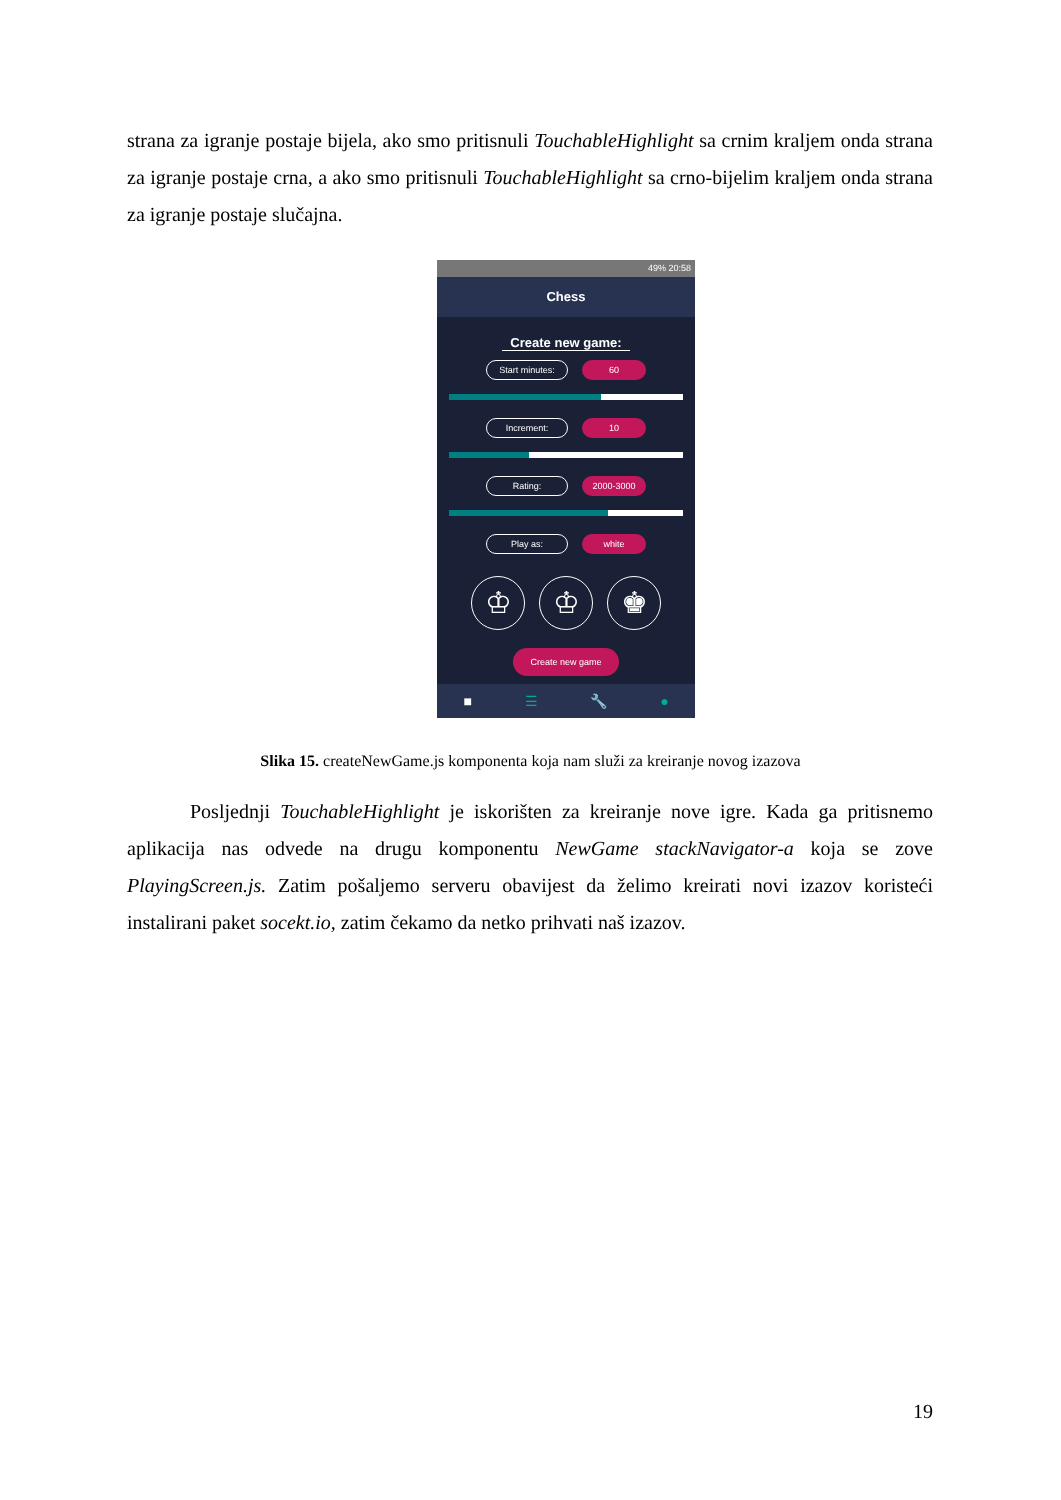strana za igranje postaje bijela, ako smo pritisnuli TouchableHighlight sa crnim kraljem onda strana za igranje postaje crna, a ako smo pritisnuli TouchableHighlight sa crno-bijelim kraljem onda strana za igranje postaje slučajna.
49% 20:58
Chess
Create new game:
Start minutes:
60
Increment:
10
Rating:
2000-3000
Play as:
white
♔ ♔ ♚
Create new game
■ ☰ 🔧 ●
Slika 15. createNewGame.js komponenta koja nam služi za kreiranje novog izazova
Posljednji TouchableHighlight je iskorišten za kreiranje nove igre. Kada ga pritisnemo aplikacija nas odvede na drugu komponentu NewGame stackNavigator-a koja se zove PlayingScreen.js. Zatim pošaljemo serveru obavijest da želimo kreirati novi izazov koristeći instalirani paket socekt.io, zatim čekamo da netko prihvati naš izazov.
19